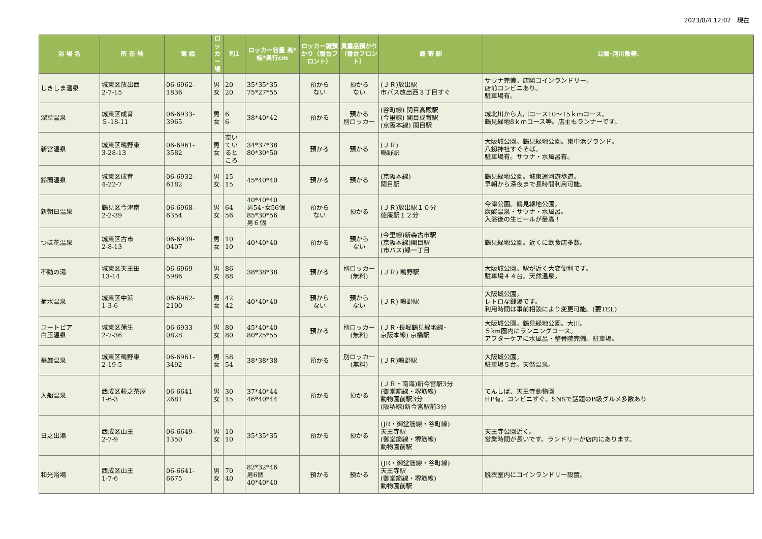2023/8/4 12:02　現在
| 浴 場 名 | 所 在 地 | 電 話 | ロッカー場 | 列1 | ロッカー容量 高*幅*奥行cm | ロッカー鍵預かり（番台フロント） | 貴重品預かり（番台フロント） | 最 寄 駅 | 公園･河川敷等. |
| --- | --- | --- | --- | --- | --- | --- | --- | --- | --- |
| しきしま温泉 | 城東区放出西 2-7-15 | 06-6962-1836 | 男 女 | 20 20 | 35*35*35 75*27*55 | 預から ない | 預から ない | (ＪＲ)放出駅 市バス放出西３丁目すぐ | サウナ完備。店隣コインランドリー。 店前コンビニあり。 駐車場有。 |
| 深草温泉 | 城東区成育 ５-18-11 | 06-6933-3965 | 男 女 | 6 6 | 38*40*42 | 預かる | 預かる 別ロッカー | (谷町線) 関目髙殿駅 (今里線) 関目成育駅 (京阪本線) 関目駅 | 城北川から大川コース10～15ｋｍコース。 鶴見緑地8ｋｍコース等。店主もランナーです。 |
| 新宮温泉 | 城東区鴫野東 3-28-13 | 06-6961-3582 | 男 女 | 空いているところ | 34*37*38 80*30*50 | 預かる | 預かる | (ＪＲ) 鴫野駅 | 大阪城公園。鶴見緑地公園。東中浜グランド。 八釼神社すぐそば。 駐車場有。サウナ・水風呂有。 |
| 鈴蘭温泉 | 城東区成育 4-22-7 | 06-6932-6182 | 男 女 | 15 15 | 45*40*40 | 預かる | 預かる | (京阪本線) 関目駅 | 鶴見緑地公園。城東運河遊歩道。 早朝から深夜まで長時間利用可能。 |
| 新朝日温泉 | 鶴見区今津南 2-2-39 | 06-6968-6354 | 男 女 | 64 56 | 40*40*40 男54･女56個 85*30*56 男６個 | 預から ない | 預かる | (ＪＲ)放出駅１０分 徳庵駅１２分 | 今津公園。鶴見緑地公園。 炭酸温泉・サウナ・水風呂。 入浴後の生ビールが最高！ |
| つぼ花温泉 | 城東区古市 2-8-13 | 06-6939-0407 | 男 女 | 10 10 | 40*40*40 | 預かる | 預から ない | (今里線)新森古市駅 (京阪本線)関目駅 (市バス)緑一丁目 | 鶴見緑地公園。近くに飲食店多数。 |
| 不動の湯 | 城東区天王田 13-14 | 06-6969-5986 | 男 女 | 86 88 | 38*38*38 | 預かる | 別ロッカー (無料) | (ＪＲ) 鴫野駅 | 大阪城公園。駅が近く大変便利です。 駐車場４４台。天然温泉。 |
| 菊水温泉 | 城東区中浜 1-3-6 | 06-6962-2100 | 男 女 | 42 42 | 40*40*40 | 預から ない | 預から ない | (ＪＲ) 鴫野駅 | 大阪城公園。 レトロな銭湯です。 利用時間は事前相談により変更可能。(要TEL) |
| ユートピア 白玉温泉 | 城東区蒲生 2-7-36 | 06-6933-0828 | 男 女 | 80 80 | 45*40*40 80*25*55 | 預かる | 別ロッカー (無料) | (ＪＲ･長堀鶴見緑地線･ 京阪本線) 京橋駅 | 大阪城公園。鶴見緑地公園。大川。 ５km圏内にランニングコース。 アフターケアに水風呂・整骨院完備。駐車場。 |
| 華厳温泉 | 城東区鴫野東 2-19-5 | 06-6961-3492 | 男 女 | 58 54 | 38*38*38 | 預かる | 別ロッカー (無料) | (ＪＲ)鴫野駅 | 大阪城公園。 駐車場５台。天然温泉。 |
| 入船温泉 | 西成区萩之茶屋 1-6-3 | 06-6641-2681 | 男 女 | 30 15 | 37*40*44 46*40*44 | 預かる | 預かる | (ＪＲ・南海)新今宮駅3分 (御堂筋線・堺筋線) 動物園前駅3分 (阪堺線)新今宮駅前3分 | てんしば、天王寺動物園 HP有。コンビニすぐ。SNSで話題のB級グルメ多数あり |
| 日之出湯 | 西成区山王 2-7-9 | 06-6649-1350 | 男 女 | 10 10 | 35*35*35 | 預かる | 預かる | (JR・御堂筋線・谷町線) 天王寺駅 (御堂筋線・堺筋線) 動物園前駅 | 天王寺公園近く。 営業時間が長いです。ランドリーが店内にあります。 |
| 和光浴場 | 西成区山王 1-7-6 | 06-6641-6675 | 男 女 | 70 40 | 82*32*46 男6個 40*40*40 | 預かる | 預かる | (JR・御堂筋線・谷町線) 天王寺駅 (御堂筋線・堺筋線) 動物園前駅 | 脱衣室内にコインランドリー設置。 |